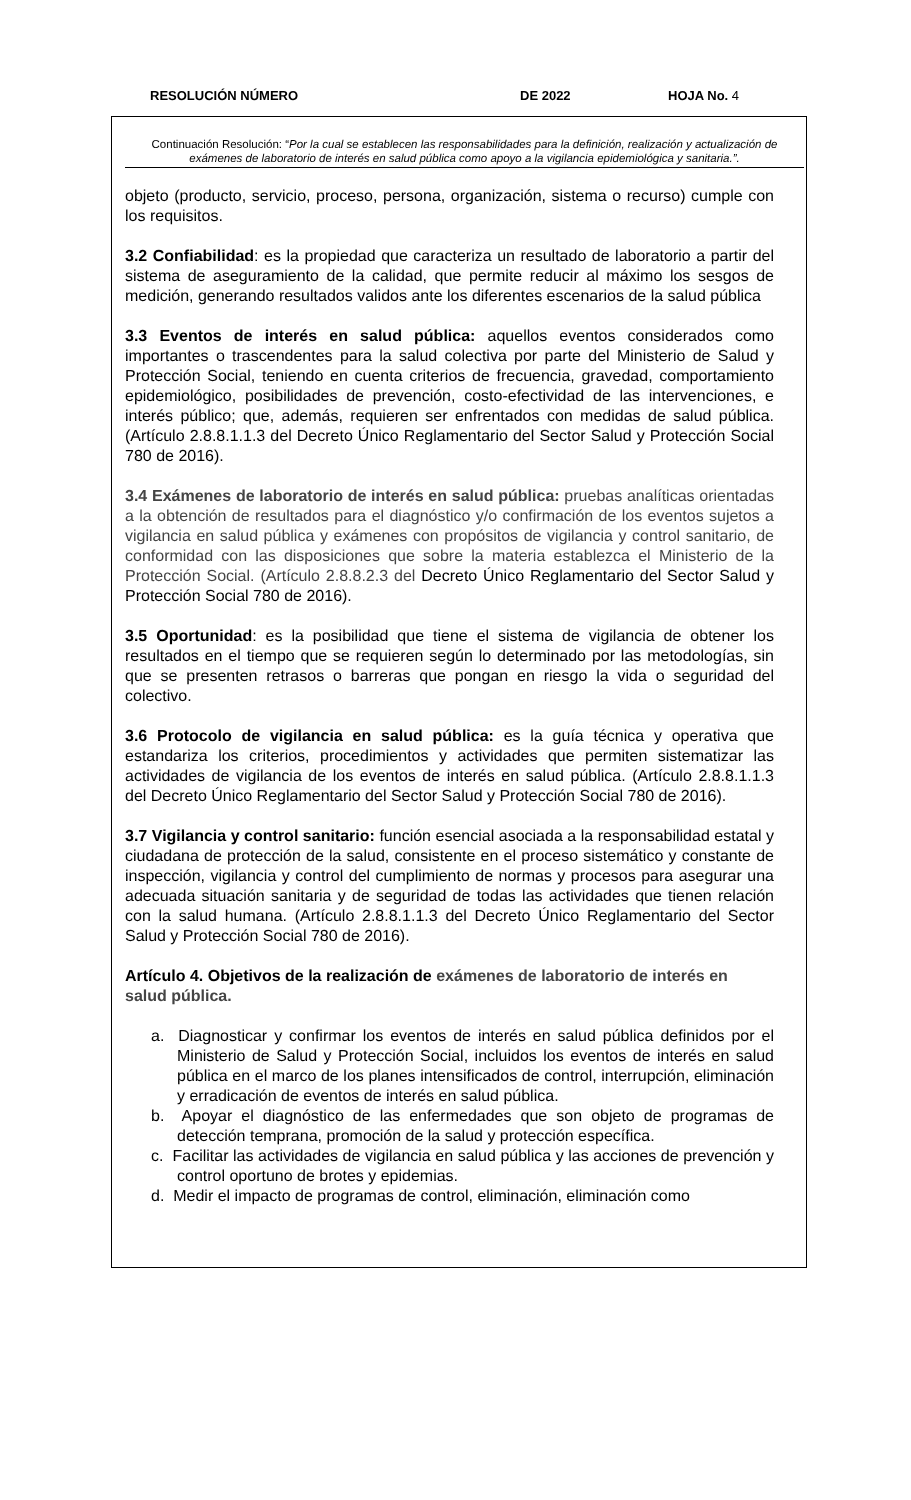RESOLUCIÓN NÚMERO DE 2022 HOJA No. 4
Continuación Resolución: “Por la cual se establecen las responsabilidades para la definición, realización y actualización de exámenes de laboratorio de interés en salud pública como apoyo a la vigilancia epidemiológica y sanitaria.”.
objeto (producto, servicio, proceso, persona, organización, sistema o recurso) cumple con los requisitos.
3.2 Confiabilidad: es la propiedad que caracteriza un resultado de laboratorio a partir del sistema de aseguramiento de la calidad, que permite reducir al máximo los sesgos de medición, generando resultados validos ante los diferentes escenarios de la salud pública
3.3 Eventos de interés en salud pública: aquellos eventos considerados como importantes o trascendentes para la salud colectiva por parte del Ministerio de Salud y Protección Social, teniendo en cuenta criterios de frecuencia, gravedad, comportamiento epidemiológico, posibilidades de prevención, costo-efectividad de las intervenciones, e interés público; que, además, requieren ser enfrentados con medidas de salud pública. (Artículo 2.8.8.1.1.3 del Decreto Único Reglamentario del Sector Salud y Protección Social 780 de 2016).
3.4 Exámenes de laboratorio de interés en salud pública: pruebas analíticas orientadas a la obtención de resultados para el diagnóstico y/o confirmación de los eventos sujetos a vigilancia en salud pública y exámenes con propósitos de vigilancia y control sanitario, de conformidad con las disposiciones que sobre la materia establezca el Ministerio de la Protección Social. (Artículo 2.8.8.2.3 del Decreto Único Reglamentario del Sector Salud y Protección Social 780 de 2016).
3.5 Oportunidad: es la posibilidad que tiene el sistema de vigilancia de obtener los resultados en el tiempo que se requieren según lo determinado por las metodologías, sin que se presenten retrasos o barreras que pongan en riesgo la vida o seguridad del colectivo.
3.6 Protocolo de vigilancia en salud pública: es la guía técnica y operativa que estandariza los criterios, procedimientos y actividades que permiten sistematizar las actividades de vigilancia de los eventos de interés en salud pública. (Artículo 2.8.8.1.1.3 del Decreto Único Reglamentario del Sector Salud y Protección Social 780 de 2016).
3.7 Vigilancia y control sanitario: función esencial asociada a la responsabilidad estatal y ciudadana de protección de la salud, consistente en el proceso sistemático y constante de inspección, vigilancia y control del cumplimiento de normas y procesos para asegurar una adecuada situación sanitaria y de seguridad de todas las actividades que tienen relación con la salud humana. (Artículo 2.8.8.1.1.3 del Decreto Único Reglamentario del Sector Salud y Protección Social 780 de 2016).
Artículo 4. Objetivos de la realización de exámenes de laboratorio de interés en salud pública.
a. Diagnosticar y confirmar los eventos de interés en salud pública definidos por el Ministerio de Salud y Protección Social, incluidos los eventos de interés en salud pública en el marco de los planes intensificados de control, interrupción, eliminación y erradicación de eventos de interés en salud pública.
b. Apoyar el diagnóstico de las enfermedades que son objeto de programas de detección temprana, promoción de la salud y protección específica.
c. Facilitar las actividades de vigilancia en salud pública y las acciones de prevención y control oportuno de brotes y epidemias.
d. Medir el impacto de programas de control, eliminación, eliminación como